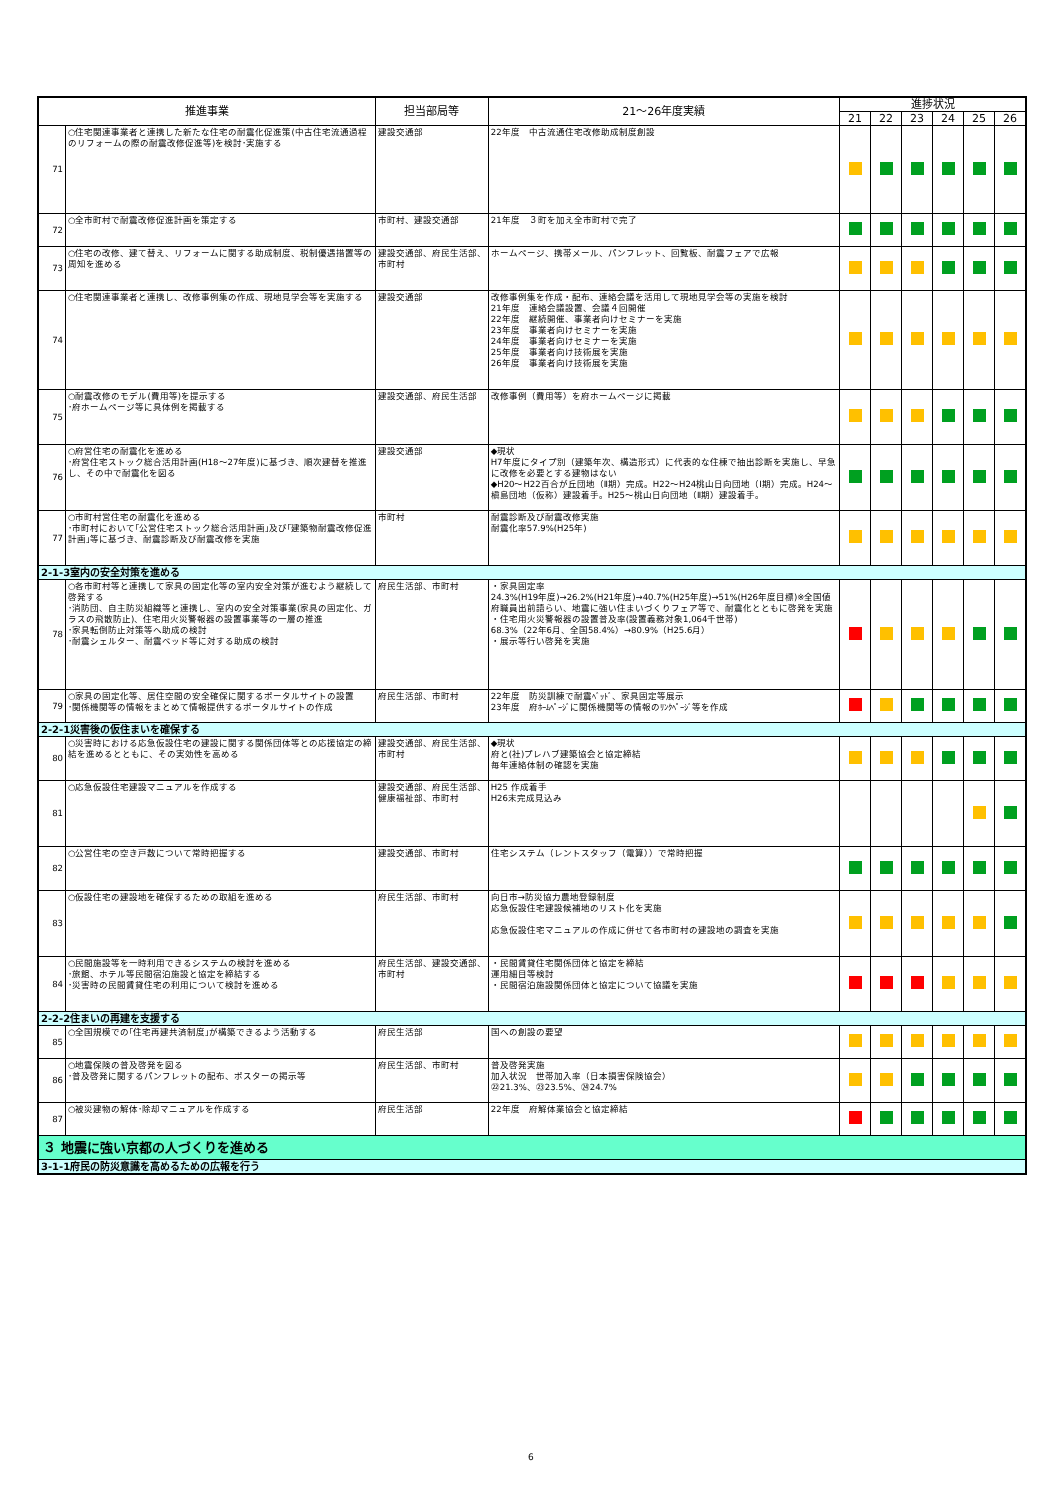| 推進事業 | | 担当部局等 | 21～26年度実績 | 進捗状況 | | | | | |
| --- | --- | --- | --- | --- | --- | --- | --- | --- | --- |
| | | | | 21 | 22 | 23 | 24 | 25 | 26 |
| 71 | ○住宅関連事業者と連携した新たな住宅の耐震化促進策(中古住宅流通過程のリフォームの際の耐震改修促進等)を検討･実施する | 建設交通部 | 22年度 中古流通住宅改修助成制度創設 | | | | | | |
| 72 | ○全市町村で耐震改修促進計画を策定する | 市町村、建設交通部 | 21年度 ３町を加え全市町村で完了 | | | | | | |
| 73 | ○住宅の改修、建て替え、リフォームに関する助成制度、税制優遇措置等の周知を進める | 建設交通部、府民生活部、市町村 | ホームページ、携帯メール、パンフレット、回覧板、耐震フェアで広報 | | | | | | |
| 74 | ○住宅関連事業者と連携し、改修事例集の作成、現地見学会等を実施する | 建設交通部 | 改修事例集を作成・配布、連絡会議を活用して現地見学会等の実施を検討 21年度 連絡会議設置、会議４回開催 22年度 継続開催、事業者向けセミナーを実施 23年度 事業者向けセミナーを実施 24年度 事業者向けセミナーを実施 25年度 事業者向け技術展を実施 26年度 事業者向け技術展を実施 | | | | | | |
| 75 | ○耐震改修のモデル(費用等)を提示する ･府ホームページ等に具体例を掲載する | 建設交通部、府民生活部 | 改修事例（費用等）を府ホームページに掲載 | | | | | | |
| 76 | ○府営住宅の耐震化を進める ･府営住宅ストック総合活用計画(H18～27年度)に基づき、順次建替を推進し、その中で耐震化を図る | 建設交通部 | ◆現状 H7年度にタイプ別（建築年次、構造形式）に代表的な住棟で抽出診断を実施し、早急に改修を必要とする建物はない ◆H20～H22百合が丘団地（Ⅱ期）完成。H22～H24桃山日向団地（Ⅰ期）完成。H24～槇島団地（仮称）建設着手。H25～桃山日向団地（Ⅱ期）建設着手。 | | | | | | |
| 77 | ○市町村営住宅の耐震化を進める ･市町村において｢公営住宅ストック総合活用計画｣及び｢建築物耐震改修促進計画｣等に基づき、耐震診断及び耐震改修を実施 | 市町村 | 耐震診断及び耐震改修実施 耐震化率57.9%(H25年) | | | | | | |
| 2-1-3室内の安全対策を進める | | | | | | | | | |
| 78 | ○各市町村等と連携して家具の固定化等の室内安全対策が進むよう継続して啓発する ･消防団、自主防災組織等と連携し、室内の安全対策事業(家具の固定化、ガラスの飛散防止)、住宅用火災警報器の設置事業等の一層の推進 ･家具転倒防止対策等へ助成の検討 ･耐震シェルター、耐震ベッド等に対する助成の検討 | 府民生活部、市町村 | ・家具固定率 24.3%(H19年度)→26.2%(H21年度)→40.7%(H25年度)→51%(H26年度目標)※全国値 府職員出前語らい、地震に強い住まいづくりフェア等で、耐震化とともに啓発を実施 ・住宅用火災警報器の設置普及率(設置義務対象1,064千世帯) 68.3%（22年6月、全国58.4%）→80.9%（H25.6月） ・展示等行い啓発を実施 | | | | | | |
| 79 | ○家具の固定化等、居住空間の安全確保に関するポータルサイトの設置 ･関係機関等の情報をまとめて情報提供するポータルサイトの作成 | 府民生活部、市町村 | 22年度 防災訓練で耐震ﾍﾞｯﾄﾞ、家具固定等展示 23年度 府ﾎｰﾑﾍﾟｰｼﾞに関係機関等の情報のﾘﾝｸﾍﾟｰｼﾞ等を作成 | | | | | | |
| 2-2-1災害後の仮住まいを確保する | | | | | | | | | |
| 80 | ○災害時における応急仮設住宅の建設に関する関係団体等との応援協定の締結を進めるとともに、その実効性を高める | 建設交通部、府民生活部、市町村 | ◆現状 府と(社)プレハブ建築協会と協定締結 毎年連絡体制の確認を実施 | | | | | | |
| 81 | ○応急仮設住宅建設マニュアルを作成する | 建設交通部、府民生活部、健康福祉部、市町村 | H25 作成着手 H26末完成見込み | | | | | | |
| 82 | ○公営住宅の空き戸数について常時把握する | 建設交通部、市町村 | 住宅システム（レントスタッフ（電算））で常時把握 | | | | | | |
| 83 | ○仮設住宅の建設地を確保するための取組を進める | 府民生活部、市町村 | 向日市→防災協力農地登録制度 応急仮設住宅建設候補地のリスト化を実施 応急仮設住宅マニュアルの作成に併せて各市町村の建設地の調査を実施 | | | | | | |
| 84 | ○民間施設等を一時利用できるシステムの検討を進める ･旅館、ホテル等民間宿泊施設と協定を締結する ･災害時の民間賃貸住宅の利用について検討を進める | 府民生活部、建設交通部、市町村 | ・民間賃貸住宅関係団体と協定を締結 運用細目等検討 ・民間宿泊施設関係団体と協定について協議を実施 | | | | | | |
| 2-2-2住まいの再建を支援する | | | | | | | | | |
| 85 | ○全国規模での｢住宅再建共済制度｣が構築できるよう活動する | 府民生活部 | 国への創設の要望 | | | | | | |
| 86 | ○地震保険の普及啓発を図る ･普及啓発に関するパンフレットの配布、ポスターの掲示等 | 府民生活部、市町村 | 普及啓発実施 加入状況 世帯加入率（日本損害保険協会） ㉒21.3%、㉓23.5%、㉔24.7% | | | | | | |
| 87 | ○被災建物の解体･除却マニュアルを作成する | 府民生活部 | 22年度 府解体業協会と協定締結 | | | | | | |
| ３ 地震に強い京都の人づくりを進める | | | | | | | | | |
| 3-1-1府民の防災意識を高めるための広報を行う | | | | | | | | | |
6